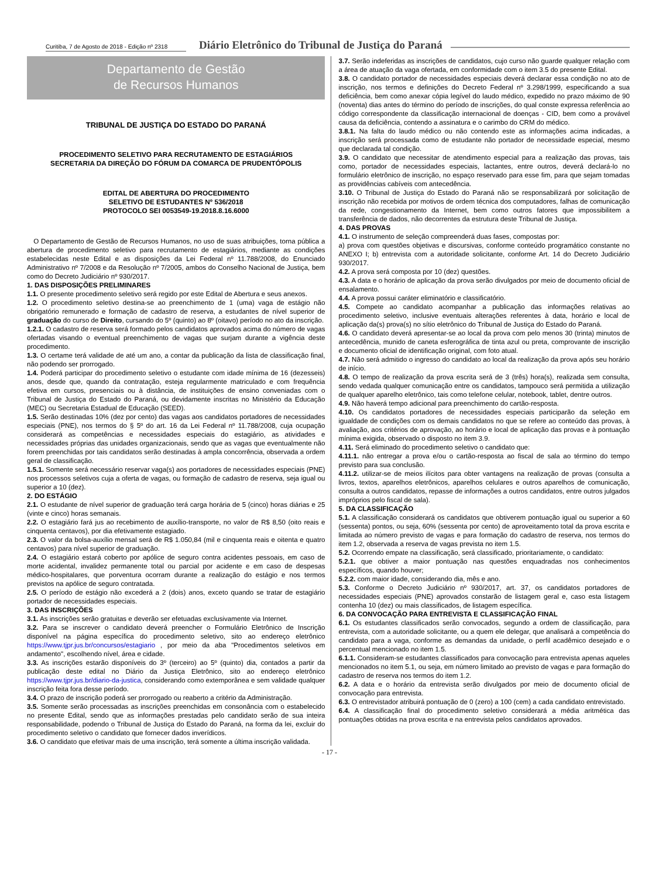Curitiba, 7 de Agosto de 2018 - Edição nº 2318
Diário Eletrônico do Tribunal de Justiça do Paraná
Departamento de Gestão
de Recursos Humanos
TRIBUNAL DE JUSTIÇA DO ESTADO DO PARANÁ
PROCEDIMENTO SELETIVO PARA RECRUTAMENTO DE ESTAGIÁRIOS
SECRETARIA DA DIREÇÃO DO FÓRUM DA COMARCA DE PRUDENTÓPOLIS
EDITAL DE ABERTURA DO PROCEDIMENTO
SELETIVO DE ESTUDANTES Nº 536/2018
PROTOCOLO SEI 0053549-19.2018.8.16.6000
O Departamento de Gestão de Recursos Humanos, no uso de suas atribuições, torna pública a abertura de procedimento seletivo para recrutamento de estagiários, mediante as condições estabelecidas neste Edital e as disposições da Lei Federal nº 11.788/2008, do Enunciado Administrativo nº 7/2008 e da Resolução nº 7/2005, ambos do Conselho Nacional de Justiça, bem como do Decreto Judiciário nº 930/2017.
1. DAS DISPOSIÇÕES PRELIMINARES
1.1. O presente procedimento seletivo será regido por este Edital de Abertura e seus anexos.
1.2. O procedimento seletivo destina-se ao preenchimento de 1 (uma) vaga de estágio não obrigatório remunerado e formação de cadastro de reserva, a estudantes de nível superior de graduação do curso de Direito, cursando do 5º (quinto) ao 8º (oitavo) período no ato da inscrição.
1.2.1. O cadastro de reserva será formado pelos candidatos aprovados acima do número de vagas ofertadas visando o eventual preenchimento de vagas que surjam durante a vigência deste procedimento.
1.3. O certame terá validade de até um ano, a contar da publicação da lista de classificação final, não podendo ser prorrogado.
1.4. Poderá participar do procedimento seletivo o estudante com idade mínima de 16 (dezesseis) anos, desde que, quando da contratação, esteja regularmente matriculado e com frequência efetiva em cursos, presenciais ou à distância, de instituições de ensino conveniadas com o Tribunal de Justiça do Estado do Paraná, ou devidamente inscritas no Ministério da Educação (MEC) ou Secretaria Estadual de Educação (SEED).
1.5. Serão destinadas 10% (dez por cento) das vagas aos candidatos portadores de necessidades especiais (PNE), nos termos do § 5º do art. 16 da Lei Federal nº 11.788/2008, cuja ocupação considerará as competências e necessidades especiais do estagiário, as atividades e necessidades próprias das unidades organizacionais, sendo que as vagas que eventualmente não forem preenchidas por tais candidatos serão destinadas à ampla concorrência, observada a ordem geral de classificação.
1.5.1. Somente será necessário reservar vaga(s) aos portadores de necessidades especiais (PNE) nos processos seletivos cuja a oferta de vagas, ou formação de cadastro de reserva, seja igual ou superior a 10 (dez).
2. DO ESTÁGIO
2.1. O estudante de nível superior de graduação terá carga horária de 5 (cinco) horas diárias e 25 (vinte e cinco) horas semanais.
2.2. O estagiário fará jus ao recebimento de auxílio-transporte, no valor de R$ 8,50 (oito reais e cinquenta centavos), por dia efetivamente estagiado.
2.3. O valor da bolsa-auxílio mensal será de R$ 1.050,84 (mil e cinquenta reais e oitenta e quatro centavos) para nível superior de graduação.
2.4. O estagiário estará coberto por apólice de seguro contra acidentes pessoais, em caso de morte acidental, invalidez permanente total ou parcial por acidente e em caso de despesas médico-hospitalares, que porventura ocorram durante a realização do estágio e nos termos previstos na apólice de seguro contratada.
2.5. O período de estágio não excederá a 2 (dois) anos, exceto quando se tratar de estagiário portador de necessidades especiais.
3. DAS INSCRIÇÕES
3.1. As inscrições serão gratuitas e deverão ser efetuadas exclusivamente via Internet.
3.2. Para se inscrever o candidato deverá preencher o Formulário Eletrônico de Inscrição disponível na página específica do procedimento seletivo, sito ao endereço eletrônico https://www.tjpr.jus.br/concursos/estagiario , por meio da aba "Procedimentos seletivos em andamento", escolhendo nível, área e cidade.
3.3. As inscrições estarão disponíveis do 3º (terceiro) ao 5º (quinto) dia, contados a partir da publicação deste edital no Diário da Justiça Eletrônico, sito ao endereço eletrônico https://www.tjpr.jus.br/diario-da-justica, considerando como extemporânea e sem validade qualquer inscrição feita fora desse período.
3.4. O prazo de inscrição poderá ser prorrogado ou reaberto a critério da Administração.
3.5. Somente serão processadas as inscrições preenchidas em consonância com o estabelecido no presente Edital, sendo que as informações prestadas pelo candidato serão de sua inteira responsabilidade, podendo o Tribunal de Justiça do Estado do Paraná, na forma da lei, excluir do procedimento seletivo o candidato que fornecer dados inverídicos.
3.6. O candidato que efetivar mais de uma inscrição, terá somente a última inscrição validada.
3.7. Serão indeferidas as inscrições de candidatos, cujo curso não guarde qualquer relação com a área de atuação da vaga ofertada, em conformidade com o item 3.5 do presente Edital.
3.8. O candidato portador de necessidades especiais deverá declarar essa condição no ato de inscrição, nos termos e definições do Decreto Federal nº 3.298/1999, especificando a sua deficiência, bem como anexar cópia legível do laudo médico, expedido no prazo máximo de 90 (noventa) dias antes do término do período de inscrições, do qual conste expressa referência ao código correspondente da classificação internacional de doenças - CID, bem como a provável causa da deficiência, contendo a assinatura e o carimbo do CRM do médico.
3.8.1. Na falta do laudo médico ou não contendo este as informações acima indicadas, a inscrição será processada como de estudante não portador de necessidade especial, mesmo que declarada tal condição.
3.9. O candidato que necessitar de atendimento especial para a realização das provas, tais como, portador de necessidades especiais, lactantes, entre outros, deverá declará-lo no formulário eletrônico de inscrição, no espaço reservado para esse fim, para que sejam tomadas as providências cabíveis com antecedência.
3.10. O Tribunal de Justiça do Estado do Paraná não se responsabilizará por solicitação de inscrição não recebida por motivos de ordem técnica dos computadores, falhas de comunicação da rede, congestionamento da Internet, bem como outros fatores que impossibilitem a transferência de dados, não decorrentes da estrutura deste Tribunal de Justiça.
4. DAS PROVAS
4.1. O instrumento de seleção compreenderá duas fases, compostas por:
a) prova com questões objetivas e discursivas, conforme conteúdo programático constante no ANEXO I; b) entrevista com a autoridade solicitante, conforme Art. 14 do Decreto Judiciário 930/2017.
4.2. A prova será composta por 10 (dez) questões.
4.3. A data e o horário de aplicação da prova serão divulgados por meio de documento oficial de ensalamento.
4.4. A prova possui caráter eliminatório e classificatório.
4.5. Compete ao candidato acompanhar a publicação das informações relativas ao procedimento seletivo, inclusive eventuais alterações referentes à data, horário e local de aplicação da(s) prova(s) no sítio eletrônico do Tribunal de Justiça do Estado do Paraná.
4.6. O candidato deverá apresentar-se ao local da prova com pelo menos 30 (trinta) minutos de antecedência, munido de caneta esferográfica de tinta azul ou preta, comprovante de inscrição e documento oficial de identificação original, com foto atual.
4.7. Não será admitido o ingresso do candidato ao local da realização da prova após seu horário de início.
4.8. O tempo de realização da prova escrita será de 3 (três) hora(s), realizada sem consulta, sendo vedada qualquer comunicação entre os candidatos, tampouco será permitida a utilização de qualquer aparelho eletrônico, tais como telefone celular, notebook, tablet, dentre outros.
4.9. Não haverá tempo adicional para preenchimento do cartão-resposta.
4.10. Os candidatos portadores de necessidades especiais participarão da seleção em igualdade de condições com os demais candidatos no que se refere ao conteúdo das provas, à avaliação, aos critérios de aprovação, ao horário e local de aplicação das provas e à pontuação mínima exigida, observado o disposto no item 3.9.
4.11. Será eliminado do procedimento seletivo o candidato que:
4.11.1. não entregar a prova e/ou o cartão-resposta ao fiscal de sala ao término do tempo previsto para sua conclusão.
4.11.2. utilizar-se de meios ilícitos para obter vantagens na realização de provas (consulta a livros, textos, aparelhos eletrônicos, aparelhos celulares e outros aparelhos de comunicação, consulta a outros candidatos, repasse de informações a outros candidatos, entre outros julgados impróprios pelo fiscal de sala).
5. DA CLASSIFICAÇÃO
5.1. A classificação considerará os candidatos que obtiverem pontuação igual ou superior a 60 (sessenta) pontos, ou seja, 60% (sessenta por cento) de aproveitamento total da prova escrita e limitada ao número previsto de vagas e para formação do cadastro de reserva, nos termos do item 1.2, observada a reserva de vagas prevista no item 1.5.
5.2. Ocorrendo empate na classificação, será classificado, prioritariamente, o candidato:
5.2.1. que obtiver a maior pontuação nas questões enquadradas nos conhecimentos específicos, quando houver;
5.2.2. com maior idade, considerando dia, mês e ano.
5.3. Conforme o Decreto Judiciário nº 930/2017, art. 37, os candidatos portadores de necessidades especiais (PNE) aprovados constarão de listagem geral e, caso esta listagem contenha 10 (dez) ou mais classificados, de listagem específica.
6. DA CONVOCAÇÃO PARA ENTREVISTA E CLASSIFICAÇÃO FINAL
6.1. Os estudantes classificados serão convocados, segundo a ordem de classificação, para entrevista, com a autoridade solicitante, ou a quem ele delegar, que analisará a competência do candidato para a vaga, conforme as demandas da unidade, o perfil acadêmico desejado e o percentual mencionado no item 1.5.
6.1.1. Consideram-se estudantes classificados para convocação para entrevista apenas aqueles mencionados no item 5.1, ou seja, em número limitado ao previsto de vagas e para formação do cadastro de reserva nos termos do item 1.2.
6.2. A data e o horário da entrevista serão divulgados por meio de documento oficial de convocação para entrevista.
6.3. O entrevistador atribuirá pontuação de 0 (zero) a 100 (cem) a cada candidato entrevistado.
6.4. A classificação final do procedimento seletivo considerará a média aritmética das pontuações obtidas na prova escrita e na entrevista pelos candidatos aprovados.
- 17 -